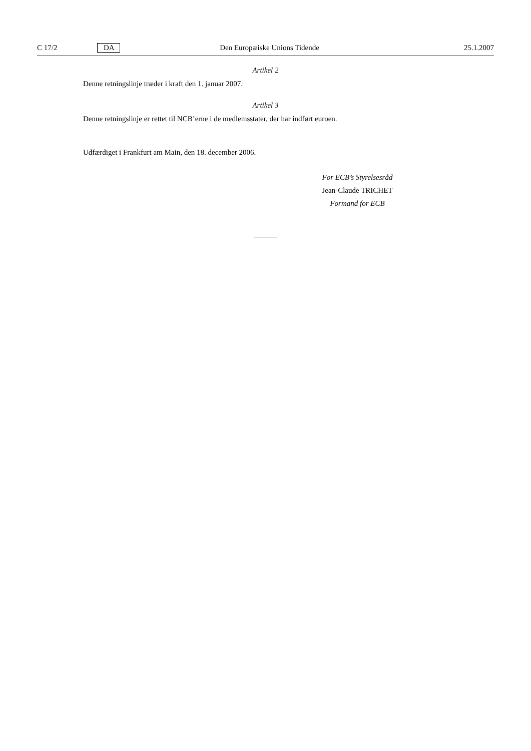C 17/2 DA Den Europæiske Unions Tidende 25.1.2007
Artikel 2
Denne retningslinje træder i kraft den 1. januar 2007.
Artikel 3
Denne retningslinje er rettet til NCB’erne i de medlemsstater, der har indført euroen.
Udfærdiget i Frankfurt am Main, den 18. december 2006.
For ECB’s Styrelsesråd
Jean-Claude TRICHET
Formand for ECB